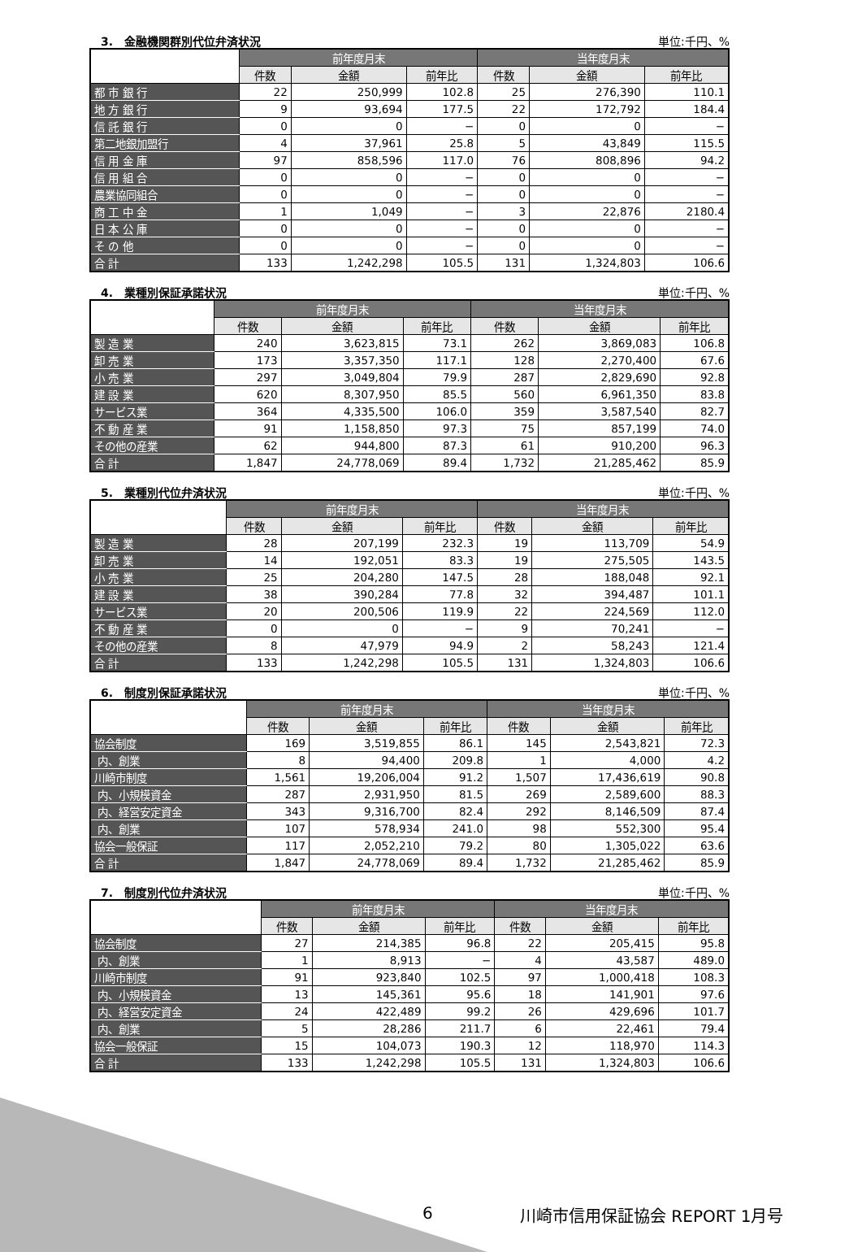3.　金融機関群別代位弁済状況 単位:千円、%
| | 前年度月末 | | | 当年度月末 | | |
| --- | --- | --- | --- | --- | --- | --- |
| | 件数 | 金額 | 前年比 | 件数 | 金額 | 前年比 |
| 都 市 銀 行 | 22 | 250,999 | 102.8 | 25 | 276,390 | 110.1 |
| 地 方 銀 行 | 9 | 93,694 | 177.5 | 22 | 172,792 | 184.4 |
| 信 託 銀 行 | 0 | 0 | − | 0 | 0 | − |
| 第二地銀加盟行 | 4 | 37,961 | 25.8 | 5 | 43,849 | 115.5 |
| 信 用 金 庫 | 97 | 858,596 | 117.0 | 76 | 808,896 | 94.2 |
| 信 用 組 合 | 0 | 0 | − | 0 | 0 | − |
| 農業協同組合 | 0 | 0 | − | 0 | 0 | − |
| 商 工 中 金 | 1 | 1,049 | − | 3 | 22,876 | 2180.4 |
| 日 本 公 庫 | 0 | 0 | − | 0 | 0 | − |
| そ の 他 | 0 | 0 | − | 0 | 0 | − |
| 合 計 | 133 | 1,242,298 | 105.5 | 131 | 1,324,803 | 106.6 |
4.　業種別保証承諾状況 単位:千円、%
| | 前年度月末 | | | 当年度月末 | | |
| --- | --- | --- | --- | --- | --- | --- |
| | 件数 | 金額 | 前年比 | 件数 | 金額 | 前年比 |
| 製 造 業 | 240 | 3,623,815 | 73.1 | 262 | 3,869,083 | 106.8 |
| 卸 売 業 | 173 | 3,357,350 | 117.1 | 128 | 2,270,400 | 67.6 |
| 小 売 業 | 297 | 3,049,804 | 79.9 | 287 | 2,829,690 | 92.8 |
| 建 設 業 | 620 | 8,307,950 | 85.5 | 560 | 6,961,350 | 83.8 |
| サービス業 | 364 | 4,335,500 | 106.0 | 359 | 3,587,540 | 82.7 |
| 不 動 産 業 | 91 | 1,158,850 | 97.3 | 75 | 857,199 | 74.0 |
| その他の産業 | 62 | 944,800 | 87.3 | 61 | 910,200 | 96.3 |
| 合 計 | 1,847 | 24,778,069 | 89.4 | 1,732 | 21,285,462 | 85.9 |
5.　業種別代位弁済状況 単位:千円、%
| | 前年度月末 | | | 当年度月末 | | |
| --- | --- | --- | --- | --- | --- | --- |
| | 件数 | 金額 | 前年比 | 件数 | 金額 | 前年比 |
| 製 造 業 | 28 | 207,199 | 232.3 | 19 | 113,709 | 54.9 |
| 卸 売 業 | 14 | 192,051 | 83.3 | 19 | 275,505 | 143.5 |
| 小 売 業 | 25 | 204,280 | 147.5 | 28 | 188,048 | 92.1 |
| 建 設 業 | 38 | 390,284 | 77.8 | 32 | 394,487 | 101.1 |
| サービス業 | 20 | 200,506 | 119.9 | 22 | 224,569 | 112.0 |
| 不 動 産 業 | 0 | 0 | − | 9 | 70,241 | − |
| その他の産業 | 8 | 47,979 | 94.9 | 2 | 58,243 | 121.4 |
| 合 計 | 133 | 1,242,298 | 105.5 | 131 | 1,324,803 | 106.6 |
6.　制度別保証承諾状況 単位:千円、%
| | 前年度月末 | | | 当年度月末 | | |
| --- | --- | --- | --- | --- | --- | --- |
| | 件数 | 金額 | 前年比 | 件数 | 金額 | 前年比 |
| 協会制度 | 169 | 3,519,855 | 86.1 | 145 | 2,543,821 | 72.3 |
| 内、創業 | 8 | 94,400 | 209.8 | 1 | 4,000 | 4.2 |
| 川崎市制度 | 1,561 | 19,206,004 | 91.2 | 1,507 | 17,436,619 | 90.8 |
| 内、小規模資金 | 287 | 2,931,950 | 81.5 | 269 | 2,589,600 | 88.3 |
| 内、経営安定資金 | 343 | 9,316,700 | 82.4 | 292 | 8,146,509 | 87.4 |
| 内、創業 | 107 | 578,934 | 241.0 | 98 | 552,300 | 95.4 |
| 協会一般保証 | 117 | 2,052,210 | 79.2 | 80 | 1,305,022 | 63.6 |
| 合 計 | 1,847 | 24,778,069 | 89.4 | 1,732 | 21,285,462 | 85.9 |
7.　制度別代位弁済状況 単位:千円、%
| | 前年度月末 | | | 当年度月末 | | |
| --- | --- | --- | --- | --- | --- | --- |
| | 件数 | 金額 | 前年比 | 件数 | 金額 | 前年比 |
| 協会制度 | 27 | 214,385 | 96.8 | 22 | 205,415 | 95.8 |
| 内、創業 | 1 | 8,913 | − | 4 | 43,587 | 489.0 |
| 川崎市制度 | 91 | 923,840 | 102.5 | 97 | 1,000,418 | 108.3 |
| 内、小規模資金 | 13 | 145,361 | 95.6 | 18 | 141,901 | 97.6 |
| 内、経営安定資金 | 24 | 422,489 | 99.2 | 26 | 429,696 | 101.7 |
| 内、創業 | 5 | 28,286 | 211.7 | 6 | 22,461 | 79.4 |
| 協会一般保証 | 15 | 104,073 | 190.3 | 12 | 118,970 | 114.3 |
| 合 計 | 133 | 1,242,298 | 105.5 | 131 | 1,324,803 | 106.6 |
6 川崎市信用保証協会 REPORT 1月号